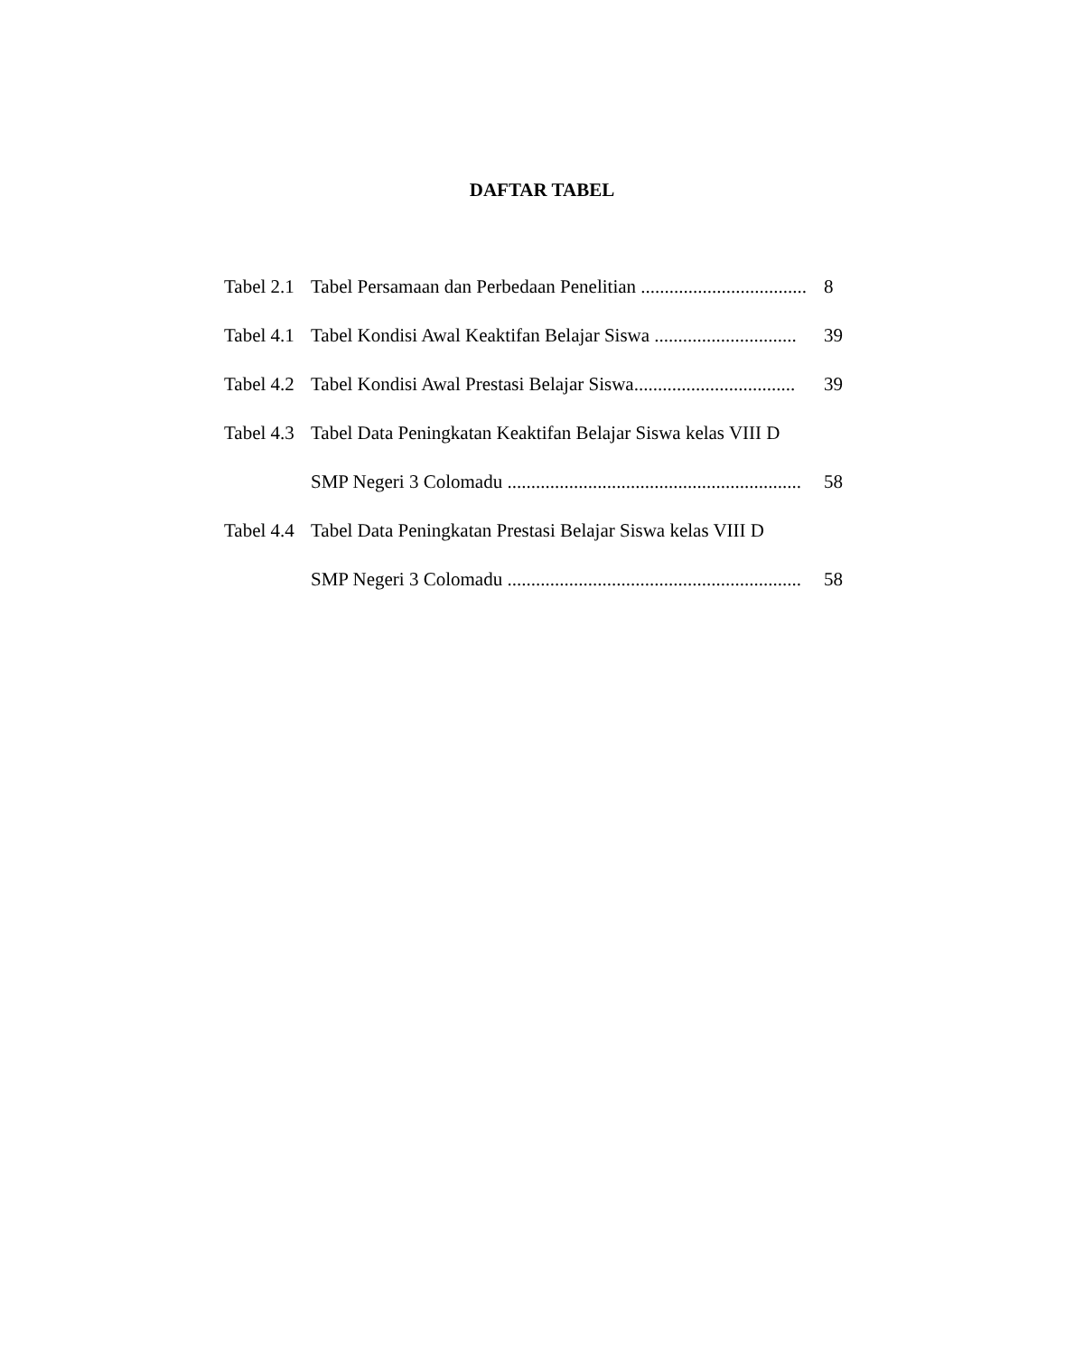DAFTAR TABEL
Tabel 2.1 Tabel Persamaan dan Perbedaan Penelitian ................................... 8
Tabel 4.1 Tabel Kondisi Awal Keaktifan Belajar Siswa .............................. 39
Tabel 4.2 Tabel Kondisi Awal Prestasi Belajar Siswa.................................. 39
Tabel 4.3 Tabel Data Peningkatan Keaktifan Belajar Siswa kelas VIII D
SMP Negeri 3 Colomadu .............................................................. 58
Tabel 4.4 Tabel Data Peningkatan Prestasi Belajar Siswa kelas VIII D
SMP Negeri 3 Colomadu .............................................................. 58